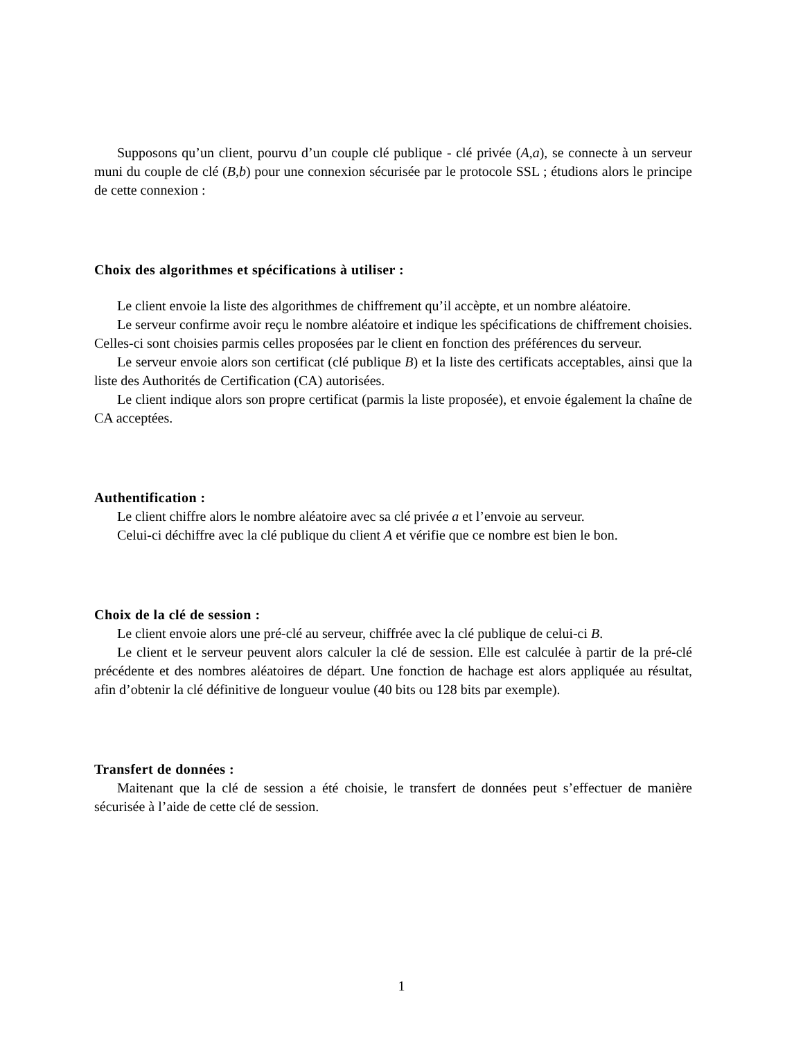Supposons qu’un client, pourvu d’un couple clé publique - clé privée (A,a), se connecte à un serveur muni du couple de clé (B,b) pour une connexion sécurisée par le protocole SSL ; étudions alors le principe de cette connexion :
Choix des algorithmes et spécifications à utiliser :
Le client envoie la liste des algorithmes de chiffrement qu’il accèpte, et un nombre aléatoire.
Le serveur confirme avoir reçu le nombre aléatoire et indique les spécifications de chiffrement choisies. Celles-ci sont choisies parmis celles proposées par le client en fonction des préférences du serveur.
Le serveur envoie alors son certificat (clé publique B) et la liste des certificats acceptables, ainsi que la liste des Authorités de Certification (CA) autorisées.
Le client indique alors son propre certificat (parmis la liste proposée), et envoie également la chaîne de CA acceptées.
Authentification :
Le client chiffre alors le nombre aléatoire avec sa clé privée a et l’envoie au serveur.
Celui-ci déchiffre avec la clé publique du client A et vérifie que ce nombre est bien le bon.
Choix de la clé de session :
Le client envoie alors une pré-clé au serveur, chiffrée avec la clé publique de celui-ci B.
Le client et le serveur peuvent alors calculer la clé de session. Elle est calculée à partir de la pré-clé précédente et des nombres aléatoires de départ. Une fonction de hachage est alors appliquée au résultat, afin d’obtenir la clé définitive de longueur voulue (40 bits ou 128 bits par exemple).
Transfert de données :
Maitenant que la clé de session a été choisie, le transfert de données peut s’effectuer de manière sécurisée à l’aide de cette clé de session.
1